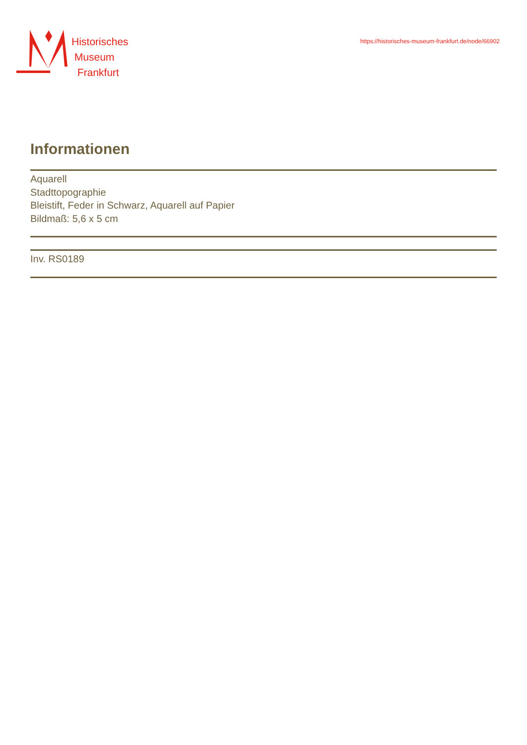Historisches
Museum
Frankfurt
https://historisches-museum-frankfurt.de/node/66902
Informationen
Aquarell
Stadttopographie
Bleistift, Feder in Schwarz, Aquarell auf Papier
Bildmaß: 5,6 x 5 cm
Inv. RS0189